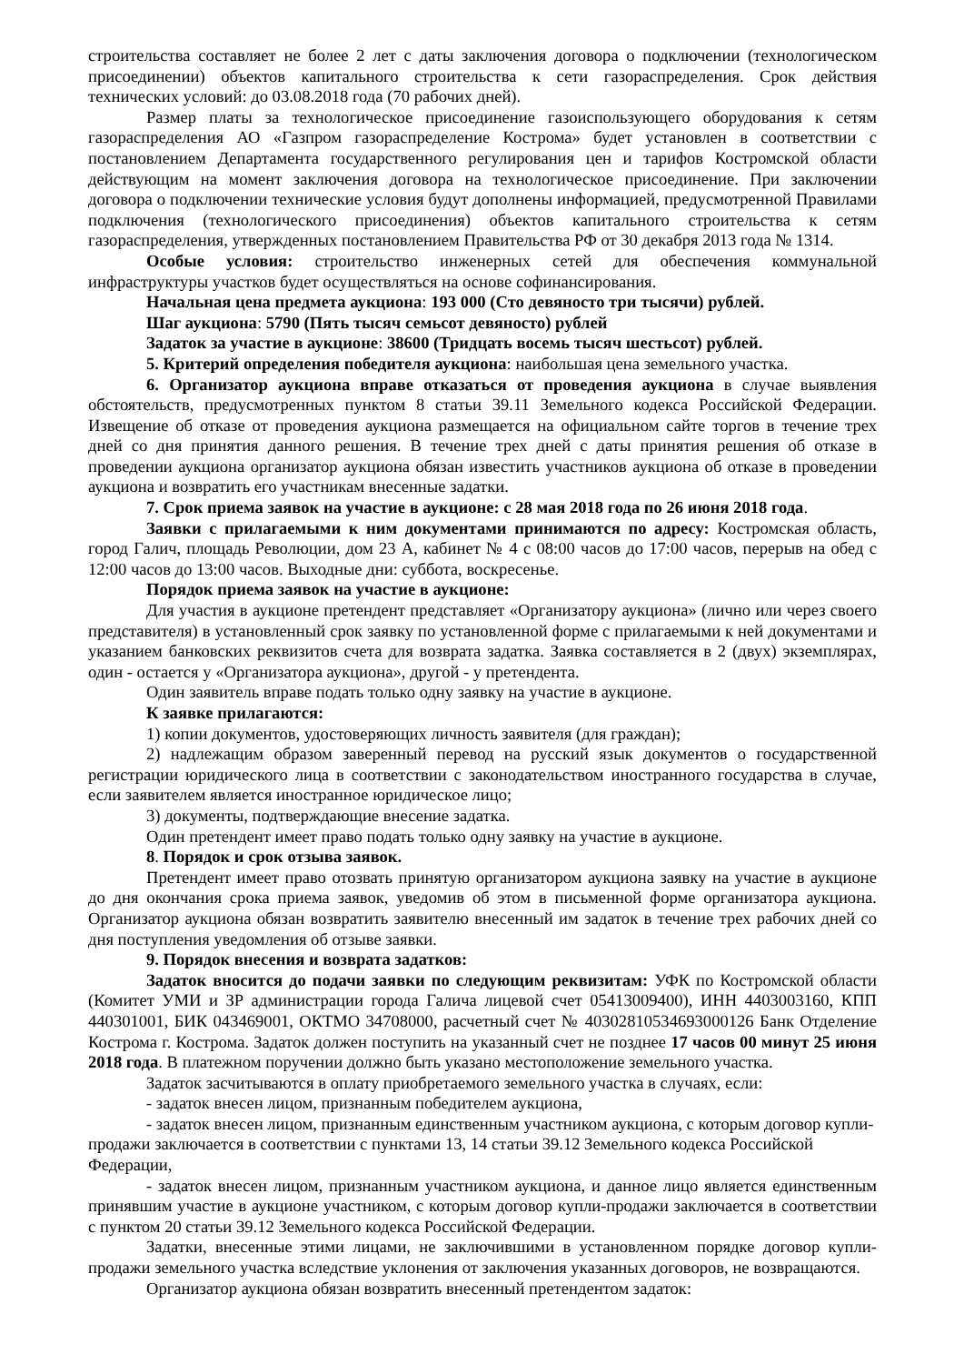строительства составляет не более 2 лет с даты заключения договора о подключении (технологическом присоединении) объектов капитального строительства к сети газораспределения. Срок действия технических условий: до 03.08.2018 года (70 рабочих дней).
Размер платы за технологическое присоединение газоиспользующего оборудования к сетям газораспределения АО «Газпром газораспределение Кострома» будет установлен в соответствии с постановлением Департамента государственного регулирования цен и тарифов Костромской области действующим на момент заключения договора на технологическое присоединение. При заключении договора о подключении технические условия будут дополнены информацией, предусмотренной Правилами подключения (технологического присоединения) объектов капитального строительства к сетям газораспределения, утвержденных постановлением Правительства РФ от 30 декабря 2013 года № 1314.
Особые условия: строительство инженерных сетей для обеспечения коммунальной инфраструктуры участков будет осуществляться на основе софинансирования.
Начальная цена предмета аукциона: 193 000 (Сто девяносто три тысячи) рублей.
Шаг аукциона: 5790 (Пять тысяч семьсот девяносто) рублей
Задаток за участие в аукционе: 38600 (Тридцать восемь тысяч шестьсот) рублей.
5. Критерий определения победителя аукциона: наибольшая цена земельного участка.
6. Организатор аукциона вправе отказаться от проведения аукциона в случае выявления обстоятельств, предусмотренных пунктом 8 статьи 39.11 Земельного кодекса Российской Федерации. Извещение об отказе от проведения аукциона размещается на официальном сайте торгов в течение трех дней со дня принятия данного решения. В течение трех дней с даты принятия решения об отказе в проведении аукциона организатор аукциона обязан известить участников аукциона об отказе в проведении аукциона и возвратить его участникам внесенные задатки.
7. Срок приема заявок на участие в аукционе: с 28 мая 2018 года по 26 июня 2018 года.
Заявки с прилагаемыми к ним документами принимаются по адресу: Костромская область, город Галич, площадь Революции, дом 23 А, кабинет № 4 с 08:00 часов до 17:00 часов, перерыв на обед с 12:00 часов до 13:00 часов. Выходные дни: суббота, воскресенье.
Порядок приема заявок на участие в аукционе:
Для участия в аукционе претендент представляет «Организатору аукциона» (лично или через своего представителя) в установленный срок заявку по установленной форме с прилагаемыми к ней документами и указанием банковских реквизитов счета для возврата задатка. Заявка составляется в 2 (двух) экземплярах, один - остается у «Организатора аукциона», другой - у претендента.
Один заявитель вправе подать только одну заявку на участие в аукционе.
К заявке прилагаются:
1) копии документов, удостоверяющих личность заявителя (для граждан);
2) надлежащим образом заверенный перевод на русский язык документов о государственной регистрации юридического лица в соответствии с законодательством иностранного государства в случае, если заявителем является иностранное юридическое лицо;
3) документы, подтверждающие внесение задатка.
Один претендент имеет право подать только одну заявку на участие в аукционе.
8. Порядок и срок отзыва заявок.
Претендент имеет право отозвать принятую организатором аукциона заявку на участие в аукционе до дня окончания срока приема заявок, уведомив об этом в письменной форме организатора аукциона. Организатор аукциона обязан возвратить заявителю внесенный им задаток в течение трех рабочих дней со дня поступления уведомления об отзыве заявки.
9. Порядок внесения и возврата задатков:
Задаток вносится до подачи заявки по следующим реквизитам: УФК по Костромской области (Комитет УМИ и ЗР администрации города Галича лицевой счет 05413009400), ИНН 4403003160, КПП 440301001, БИК 043469001, ОКТМО 34708000, расчетный счет № 40302810534693000126 Банк Отделение Кострома г. Кострома. Задаток должен поступить на указанный счет не позднее 17 часов 00 минут 25 июня 2018 года. В платежном поручении должно быть указано местоположение земельного участка.
Задаток засчитываются в оплату приобретаемого земельного участка в случаях, если:
- задаток внесен лицом, признанным победителем аукциона,
- задаток внесен лицом, признанным единственным участником аукциона, с которым договор купли-продажи заключается в соответствии с пунктами 13, 14 статьи 39.12 Земельного кодекса Российской Федерации,
- задаток внесен лицом, признанным участником аукциона, и данное лицо является единственным принявшим участие в аукционе участником, с которым договор купли-продажи заключается в соответствии с пунктом 20 статьи 39.12 Земельного кодекса Российской Федерации.
Задатки, внесенные этими лицами, не заключившими в установленном порядке договор купли-продажи земельного участка вследствие уклонения от заключения указанных договоров, не возвращаются.
Организатор аукциона обязан возвратить внесенный претендентом задаток: